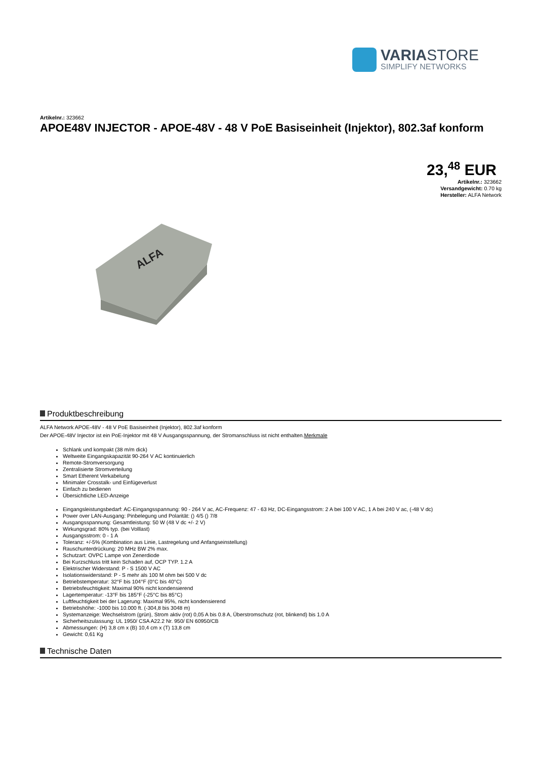VARIASTORE
SIMPLIFY NETWORKS
Artikelnr.: 323662
APOE48V INJECTOR - APOE-48V - 48 V PoE Basiseinheit (Injektor), 802.3af konform
23,<sup>48</sup> EUR
Artikelnr.: 323662
Versandgewicht: 0.70 kg
Hersteller: ALFA Network
ALFA
Produktbeschreibung
ALFA Network APOE-48V - 48 V PoE Basiseinheit (Injektor), 802.3af konform
Der APOE-48V Injector ist ein PoE-Injektor mit 48 V Ausgangsspannung, der Stromanschluss ist nicht enthalten.Merkmale
Schlank und kompakt (38 m/m dick)
Weltweite Eingangskapazität 90-264 V AC kontinuierlich
Remote-Stromversorgung
Zentralisierte Stromverteilung
Smart Etherent Verkabelung
Minimaler Crosstalk- und Einfügeverlust
Einfach zu bedienen
Übersichtliche LED-Anzeige
Eingangsleistungsbedarf: AC-Eingangsspannung: 90 - 264 V ac, AC-Frequenz: 47 - 63 Hz, DC-Eingangsstrom: 2 A bei 100 V AC, 1 A bei 240 V ac, (-48 V dc)
Power over LAN-Ausgang: Pinbelegung und Polarität: () 4/5 () 7/8
Ausgangsspannung: Gesamtleistung: 50 W (48 V dc +/- 2 V)
Wirkungsgrad: 80% typ. (bei Volllast)
Ausgangsstrom: 0 - 1 A
Toleranz: +/-5% (Kombination aus Linie, Lastregelung und Anfangseinstellung)
Rauschunterdrückung: 20 MHz BW 2% max.
Schutzart: OVPC Lampe von Zenerdiode
Bei Kurzschluss tritt kein Schaden auf, OCP TYP. 1.2 A
Elektrischer Widerstand: P - S 1500 V AC
Isolationswiderstand: P - S mehr als 100 M ohm bei 500 V dc
Betriebstemperatur: 32°F bis 104°F (0°C bis 40°C)
Betriebsfeuchtigkeit: Maximal 90% nicht kondensierend
Lagertemperatur: -13°F bis 185°F (-25°C bis 85°C)
Luftfeuchtigkeit bei der Lagerung: Maximal 95%, nicht kondensierend
Betriebshöhe: -1000 bis 10.000 ft. (-304,8 bis 3048 m)
Systemanzeige: Wechselstrom (grün), Strom aktiv (rot) 0,05 A bis 0.8 A, Überstromschutz (rot, blinkend) bis 1.0 A
Sicherheitszulassung: UL 1950/ CSA A22.2 Nr. 950/ EN 60950/CB
Abmessungen: (H) 3,8 cm x (B) 10,4 cm x (T) 13,8 cm
Gewicht: 0,61 Kg
Technische Daten